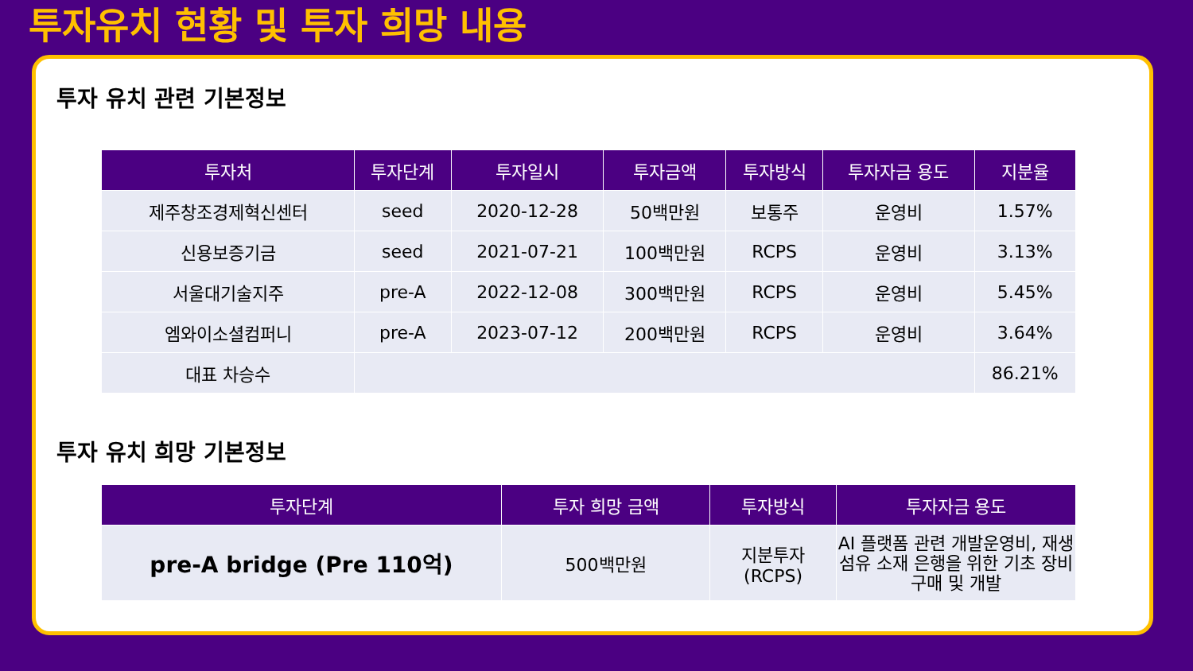투자유치 현황 및 투자 희망 내용
투자 유치 관련 기본정보
| 투자처 | 투자단계 | 투자일시 | 투자금액 | 투자방식 | 투자자금 용도 | 지분율 |
| --- | --- | --- | --- | --- | --- | --- |
| 제주창조경제혁신센터 | seed | 2020-12-28 | 50백만원 | 보통주 | 운영비 | 1.57% |
| 신용보증기금 | seed | 2021-07-21 | 100백만원 | RCPS | 운영비 | 3.13% |
| 서울대기술지주 | pre-A | 2022-12-08 | 300백만원 | RCPS | 운영비 | 5.45% |
| 엠와이소셜컴퍼니 | pre-A | 2023-07-12 | 200백만원 | RCPS | 운영비 | 3.64% |
| 대표 차승수 | | | | | | 86.21% |
투자 유치 희망 기본정보
| 투자단계 | 투자 희망 금액 | 투자방식 | 투자자금 용도 |
| --- | --- | --- | --- |
| pre-A bridge (Pre 110억) | 500백만원 | 지분투자 (RCPS) | AI 플랫폼 관련 개발운영비, 재생섬유 소재 은행을 위한 기초 장비 구매 및 개발 |